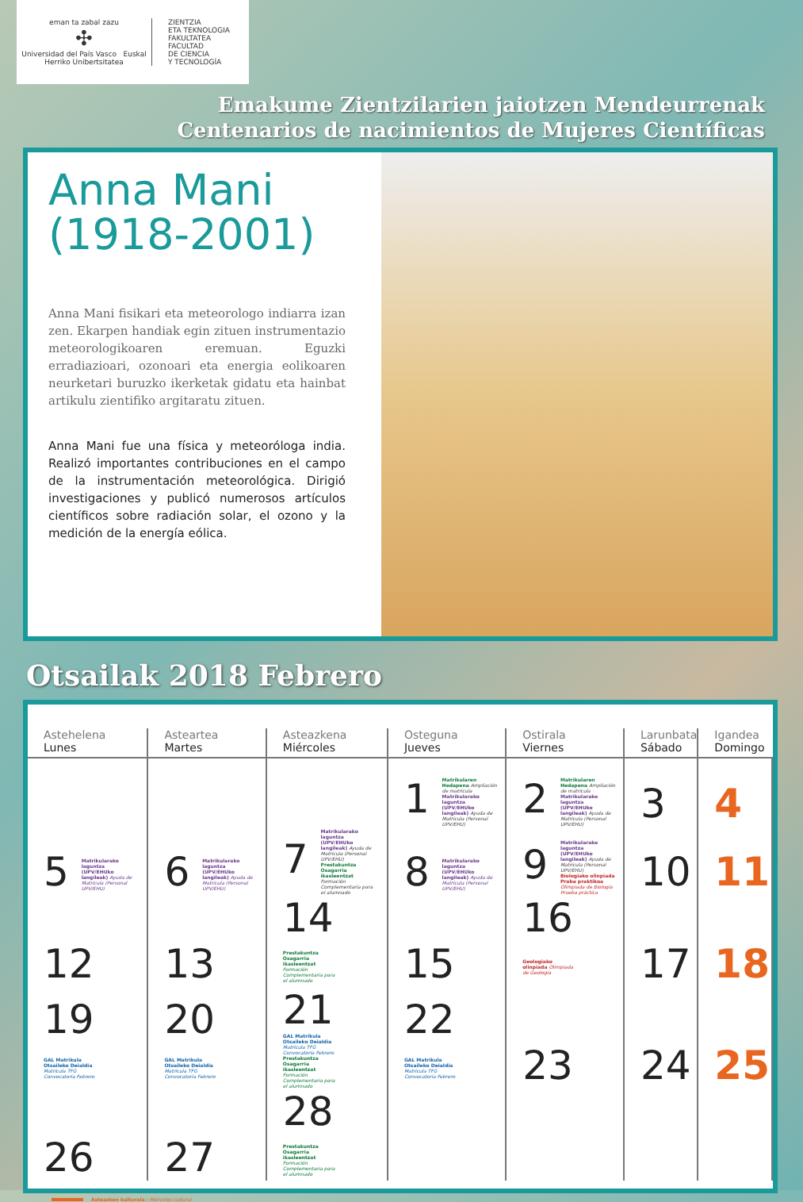eman ta zabal zazu
✣
Universidad del País Vasco Euskal Herriko Unibertsitatea
ZIENTZIA
ETA TEKNOLOGIA
FAKULTATEA
FACULTAD
DE CIENCIA
Y TECNOLOGÍA
Emakume Zientzilarien jaiotzen Mendeurrenak
Centenarios de nacimientos de Mujeres Científicas
Anna Mani
(1918-2001)
Anna Mani fisikari eta meteorologo indiarra izan zen. Ekarpen handiak egin zituen instrumentazio meteorologikoaren eremuan. Eguzki erradiazioari, ozonoari eta energia eolikoaren neurketari buruzko ikerketak gidatu eta hainbat artikulu zientifiko argitaratu zituen.
Anna Mani fue una física y meteoróloga india. Realizó importantes contribuciones en el campo de la instrumentación meteorológica. Dirigió investigaciones y publicó numerosos artículos científicos sobre radiación solar, el ozono y la medición de la energía eólica.
Otsailak 2018 Febrero
| Astehelena Lunes | Asteartea Martes | Asteazkena Miércoles | Osteguna Jueves | Ostirala Viernes | Larunbata Sábado | Igandea Domingo |
| --- | --- | --- | --- | --- | --- | --- |
| | | | 1 Matrikularen Hedapena Ampliación de matrícula Matrikularako laguntza (UPV/EHUko langileak) Ayuda de Matrícula (Personal UPV/EHU) | 2 Matrikularen Hedapena Ampliación de matrícula Matrikularako laguntza (UPV/EHUko langileak) Ayuda de Matrícula (Personal UPV/EHU) | 3 | 4 |
| 5 Matrikularako laguntza (UPV/EHUko langileak) Ayuda de Matrícula (Personal UPV/EHU) | 6 Matrikularako laguntza (UPV/EHUko langileak) Ayuda de Matrícula (Personal UPV/EHU) | 7 Matrikularako laguntza (UPV/EHUko langileak) Ayuda de Matrícula (Personal UPV/EHU) Prestakuntza Osagarria ikasleentzat Formación Complementaria para el alumnado | 8 Matrikularako laguntza (UPV/EHUko langileak) Ayuda de Matrícula (Personal UPV/EHU) | 9 Matrikularako laguntza (UPV/EHUko langileak) Ayuda de Matrícula (Personal UPV/EHU) Biologiako olinpiada Proba praktikoa Olimpiada de Biología Prueba práctica | 10 | 11 |
| 12 | 13 | 14 Prestakuntza Osagarria ikasleentzat Formación Complementaria para el alumnado | 15 | 16 Geologiako olinpiada Olimpiada de Geología | 17 | 18 |
| 19 GAL Matrikula Otsaileko Deialdia Matrícula TFG Convocatoria Febrero | 20 GAL Matrikula Otsaileko Deialdia Matrícula TFG Convocatoria Febrero | 21 GAL Matrikula Otsaileko Deialdia Matrícula TFG Convocatoria Febrero Prestakuntza Osagarria ikasleentzat Formación Complementaria para el alumnado | 22 GAL Matrikula Otsaileko Deialdia Matrícula TFG Convocatoria Febrero | 23 | 24 | 25 |
| 26 | 27 | 28 Prestakuntza Osagarria ikasleentzat Formación Complementaria para el alumnado | | | | |
Asteazken kulturala / Miércoles cultural